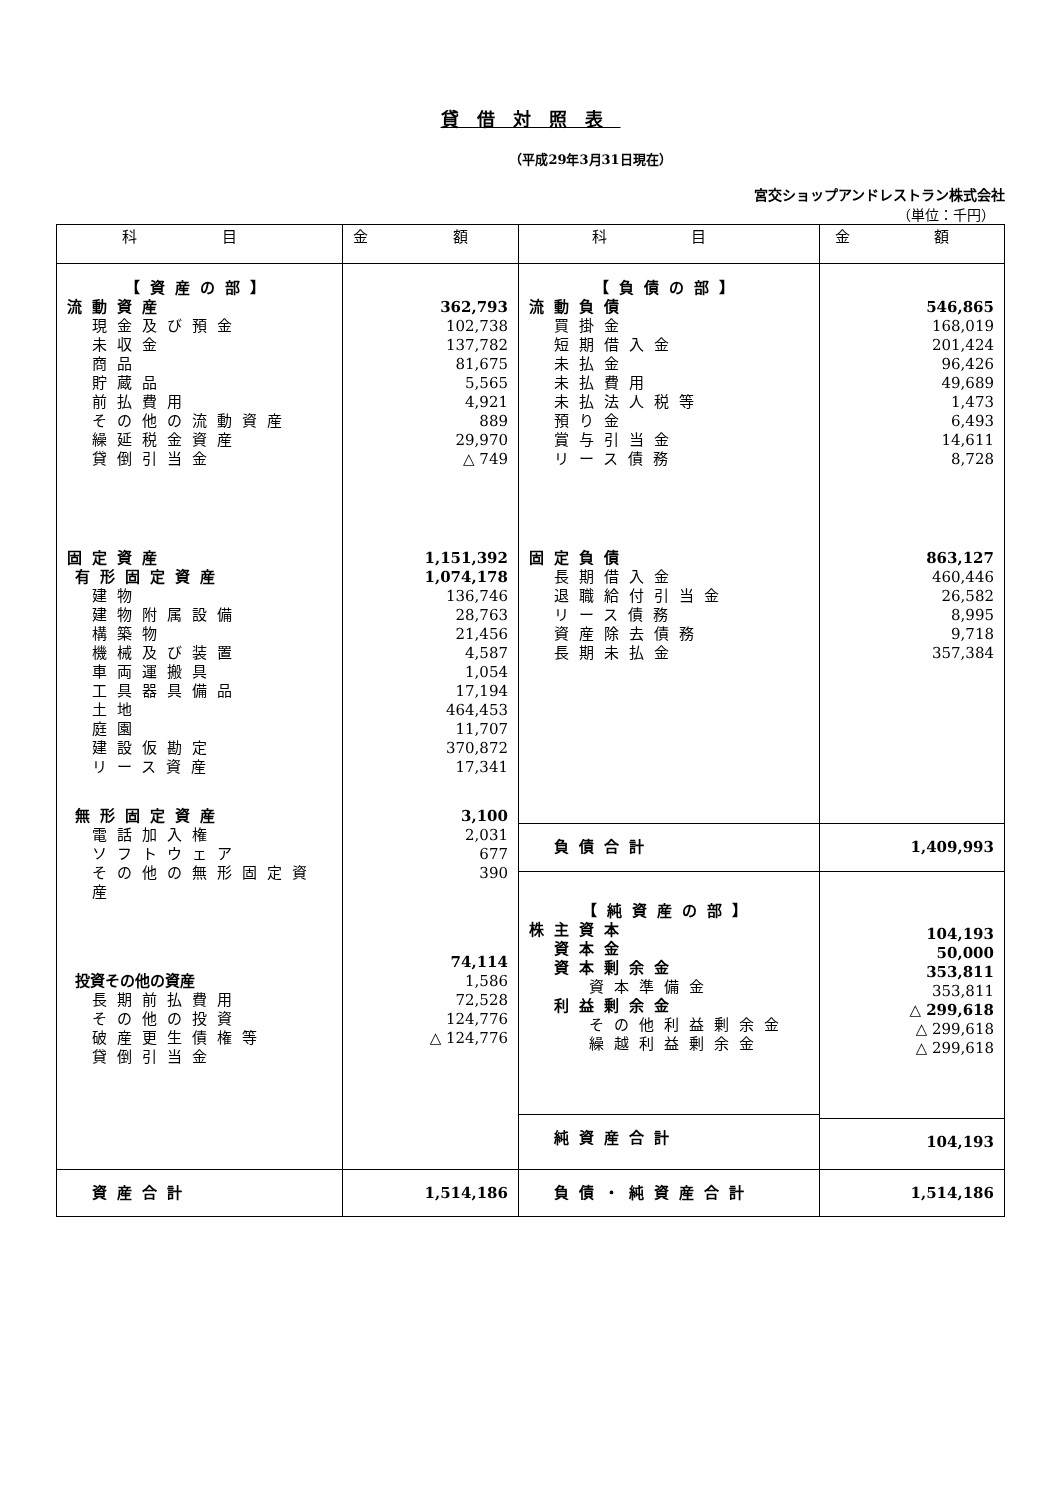貸借対照表
（平成29年3月31日現在）
宮交ショップアンドレストラン株式会社
（単位：千円）
| 科 目 | 金 額 | 科 目 | 金 額 |
| --- | --- | --- | --- |
| 【資産の部】 流動資産 現金及び預金 未収金 商品 貯蔵品 前払費用 その他の流動資産 繰延税金資産 貸倒引当金 固定資産 有形固定資産 建物 建物附属設備 構築物 機械及び装置 車両運搬具 工具器具備品 土地 庭園 建設仮勘定 リース資産 無形固定資産 電話加入権 ソフトウェア その他の無形固定資産 投資その他の資産 長期前払費用 その他の投資 破産更生債権等 貸倒引当金 | 362,793 102,738 137,782 81,675 5,565 4,921 889 29,970 △ 749 1,151,392 1,074,178 136,746 28,763 21,456 4,587 1,054 17,194 464,453 11,707 370,872 17,341 3,100 2,031 677 390 74,114 1,586 72,528 124,776 △ 124,776 | 【負債の部】 流動負債 買掛金 短期借入金 未払金 未払費用 未払法人税等 預り金 賞与引当金 リース債務 固定負債 長期借入金 退職給付引当金 リース債務 資産除去債務 長期未払金 負債合計 【純資産の部】 株主資本 資本金 資本剰余金 資本準備金 利益剰余金 その他利益剰余金 繰越利益剰余金 純資産合計 | 546,865 168,019 201,424 96,426 49,689 1,473 6,493 14,611 8,728 863,127 460,446 26,582 8,995 9,718 357,384 1,409,993 104,193 50,000 353,811 353,811 △ 299,618 △ 299,618 △ 299,618 104,193 |
| 資産合計 | 1,514,186 | 負債・純資産合計 | 1,514,186 |